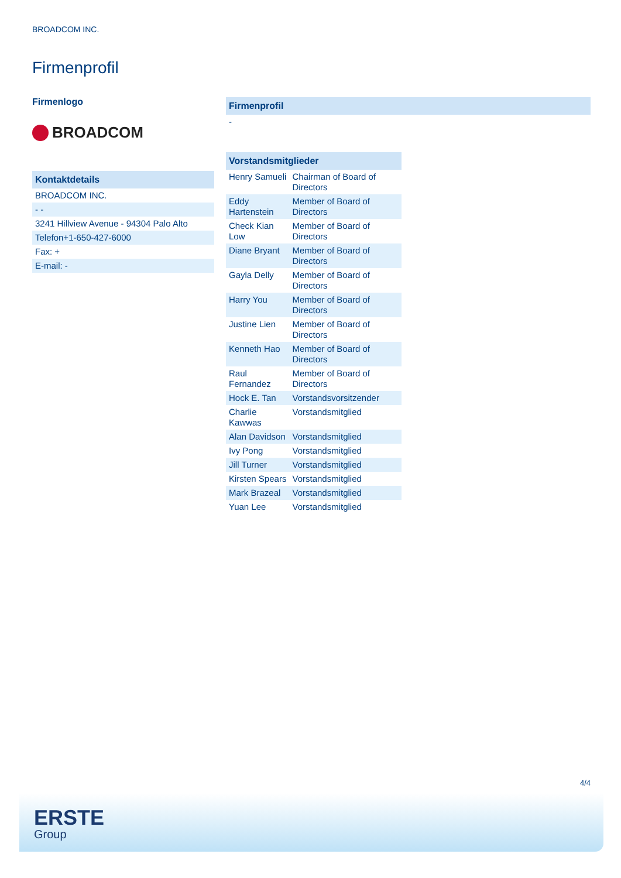BROADCOM INC.
Firmenprofil
Firmenlogo
BROADCOM
| Kontaktdetails |
| --- |
| BROADCOM INC. |
| - - |
| 3241 Hillview Avenue - 94304 Palo Alto |
| Telefon+1-650-427-6000 |
| Fax: + |
| E-mail: - |
| Firmenprofil |
| --- |
| - |
| Vorstandsmitglieder | |
| --- | --- |
| Henry Samueli | Chairman of Board of Directors |
| Eddy Hartenstein | Member of Board of Directors |
| Check Kian Low | Member of Board of Directors |
| Diane Bryant | Member of Board of Directors |
| Gayla Delly | Member of Board of Directors |
| Harry You | Member of Board of Directors |
| Justine Lien | Member of Board of Directors |
| Kenneth Hao | Member of Board of Directors |
| Raul Fernandez | Member of Board of Directors |
| Hock E. Tan | Vorstandsvorsitzender |
| Charlie Kawwas | Vorstandsmitglied |
| Alan Davidson | Vorstandsmitglied |
| Ivy Pong | Vorstandsmitglied |
| Jill Turner | Vorstandsmitglied |
| Kirsten Spears | Vorstandsmitglied |
| Mark Brazeal | Vorstandsmitglied |
| Yuan Lee | Vorstandsmitglied |
4/4
ERSTE
Group